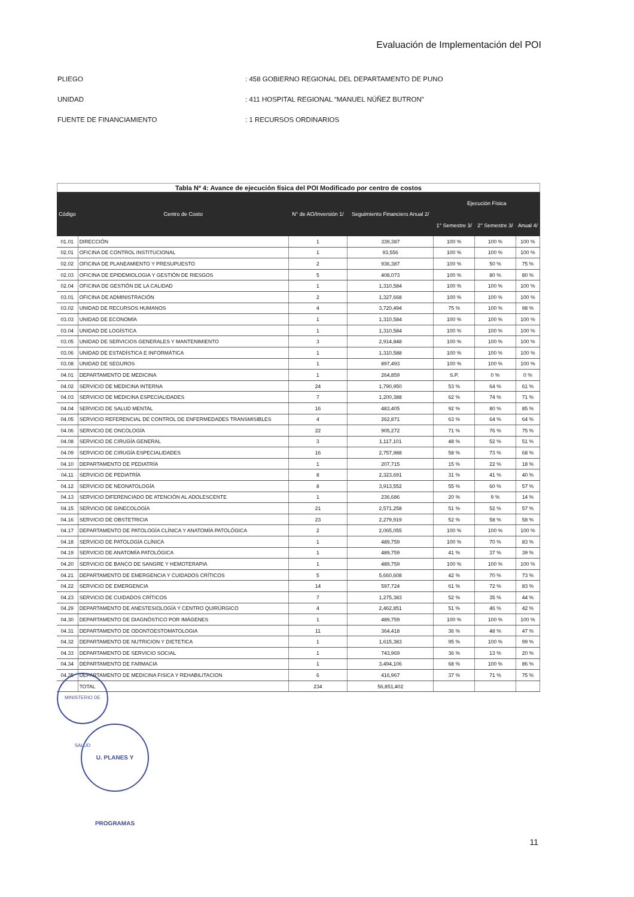Evaluación de Implementación del POI
PLIEGO: 458 GOBIERNO REGIONAL DEL DEPARTAMENTO DE PUNO
UNIDAD: 411 HOSPITAL REGIONAL “MANUEL NÚÑEZ BUTRON”
FUENTE DE FINANCIAMIENTO: 1 RECURSOS ORDINARIOS
Tabla Nº 4: Avance de ejecución física del POI Modificado por centro de costos
| Código | Centro de Costo | N° de AO/Inversión 1/ | Seguimiento Financiero Anual 2/ | Ejecución Física | | |
| --- | --- | --- | --- | --- | --- | --- |
| | | | | 1° Semestre 3/ | 2° Semestre 3/ | Anual 4/ |
| 01.01 | DIRECCIÓN | 1 | 339,387 | 100 % | 100 % | 100 % |
| 02.01 | OFICINA DE CONTROL INSTITUCIONAL | 1 | 93,556 | 100 % | 100 % | 100 % |
| 02.02 | OFICINA DE PLANEAMIENTO Y PRESUPUESTO | 2 | 936,387 | 100 % | 50 % | 75 % |
| 02.03 | OFICINA DE EPIDEMIOLOGIA Y GESTIÓN DE RIESGOS | 5 | 408,073 | 100 % | 80 % | 80 % |
| 02.04 | OFICINA DE GESTIÓN DE LA CALIDAD | 1 | 1,310,584 | 100 % | 100 % | 100 % |
| 03.01 | OFICINA DE ADMINISTRACIÓN | 2 | 1,327,668 | 100 % | 100 % | 100 % |
| 03.02 | UNIDAD DE RECURSOS HUMANOS | 4 | 3,720,494 | 75 % | 100 % | 98 % |
| 03.03 | UNIDAD DE ECONOMÍA | 1 | 1,310,584 | 100 % | 100 % | 100 % |
| 03.04 | UNIDAD DE LOGÍSTICA | 1 | 1,310,584 | 100 % | 100 % | 100 % |
| 03.05 | UNIDAD DE SERVICIOS GENERALES Y MANTENIMIENTO | 3 | 2,914,848 | 100 % | 100 % | 100 % |
| 03.06 | UNIDAD DE ESTADÍSTICA E INFORMÁTICA | 1 | 1,310,588 | 100 % | 100 % | 100 % |
| 03.08 | UNIDAD DE SEGUROS | 1 | 897,493 | 100 % | 100 % | 100 % |
| 04.01 | DEPARTAMENTO DE MEDICINA | 1 | 264,859 | S.P. | 0 % | 0 % |
| 04.02 | SERVICIO DE MEDICINA INTERNA | 24 | 1,790,950 | 53 % | 64 % | 61 % |
| 04.03 | SERVICIO DE MEDICINA ESPECIALIDADES | 7 | 1,200,388 | 62 % | 74 % | 71 % |
| 04.04 | SERVICIO DE SALUD MENTAL | 16 | 483,405 | 92 % | 80 % | 85 % |
| 04.05 | SERVICIO REFERENCIAL DE CONTROL DE ENFERMEDADES TRANSMISIBLES | 4 | 262,871 | 63 % | 64 % | 64 % |
| 04.06 | SERVICIO DE ONCOLOGÍA | 22 | 905,272 | 71 % | 76 % | 75 % |
| 04.08 | SERVICIO DE CIRUGÍA GENERAL | 3 | 1,117,101 | 48 % | 52 % | 51 % |
| 04.09 | SERVICIO DE CIRUGÍA ESPECIALIDADES | 16 | 2,757,988 | 58 % | 73 % | 68 % |
| 04.10 | DEPARTAMENTO DE PEDIATRÍA | 1 | 207,715 | 15 % | 22 % | 18 % |
| 04.11 | SERVICIO DE PEDIATRÍA | 8 | 2,323,691 | 31 % | 41 % | 40 % |
| 04.12 | SERVICIO DE NEONATOLOGÍA | 8 | 3,913,552 | 55 % | 60 % | 57 % |
| 04.13 | SERVICIO DIFERENCIADO DE ATENCIÓN AL ADOLESCENTE | 1 | 236,686 | 20 % | 9 % | 14 % |
| 04.15 | SERVICIO DE GINECOLOGÍA | 21 | 2,571,258 | 51 % | 52 % | 57 % |
| 04.16 | SERVICIO DE OBSTETRICIA | 23 | 2,279,919 | 52 % | 58 % | 58 % |
| 04.17 | DEPARTAMENTO DE PATOLOGÍA CLÍNICA Y ANATOMÍA PATOLÓGICA | 2 | 2,065,055 | 100 % | 100 % | 100 % |
| 04.18 | SERVICIO DE PATOLOGÍA CLÍNICA | 1 | 489,759 | 100 % | 70 % | 83 % |
| 04.19 | SERVICIO DE ANATOMÍA PATOLÓGICA | 1 | 489,759 | 41 % | 37 % | 39 % |
| 04.20 | SERVICIO DE BANCO DE SANGRE Y HEMOTERAPIA | 1 | 489,759 | 100 % | 100 % | 100 % |
| 04.21 | DEPARTAMENTO DE EMERGENCIA Y CUIDADOS CRÍTICOS | 5 | 5,660,608 | 42 % | 70 % | 73 % |
| 04.22 | SERVICIO DE EMERGENCIA | 14 | 597,724 | 61 % | 72 % | 83 % |
| 04.23 | SERVICIO DE CUIDADOS CRÍTICOS | 7 | 1,275,383 | 52 % | 35 % | 44 % |
| 04.29 | DEPARTAMENTO DE ANESTESIOLOGÍA Y CENTRO QUIRÚRGICO | 4 | 2,462,851 | 51 % | 46 % | 42 % |
| 04.30 | DEPARTAMENTO DE DIAGNÓSTICO POR IMÁGENES | 1 | 489,759 | 100 % | 100 % | 100 % |
| 04.31 | DEPARTAMENTO DE ODONTOESTOMATOLOGIA | 11 | 364,418 | 36 % | 48 % | 47 % |
| 04.32 | DEPARTAMENTO DE NUTRICION Y DIETETICA | 1 | 1,615,383 | 95 % | 100 % | 99 % |
| 04.33 | DEPARTAMENTO DE SERVICIO SOCIAL | 1 | 743,969 | 36 % | 13 % | 20 % |
| 04.34 | DEPARTAMENTO DE FARMACIA | 1 | 3,494,106 | 68 % | 100 % | 86 % |
| 04.35 | DEPARTAMENTO DE MEDICINA FISICA Y REHABILITACION | 6 | 416,967 | 37 % | 71 % | 75 % |
| | TOTAL | 234 | 56,851,402 | | | |
MINISTERIO DE SALUD
U. PLANES Y PROGRAMAS
11